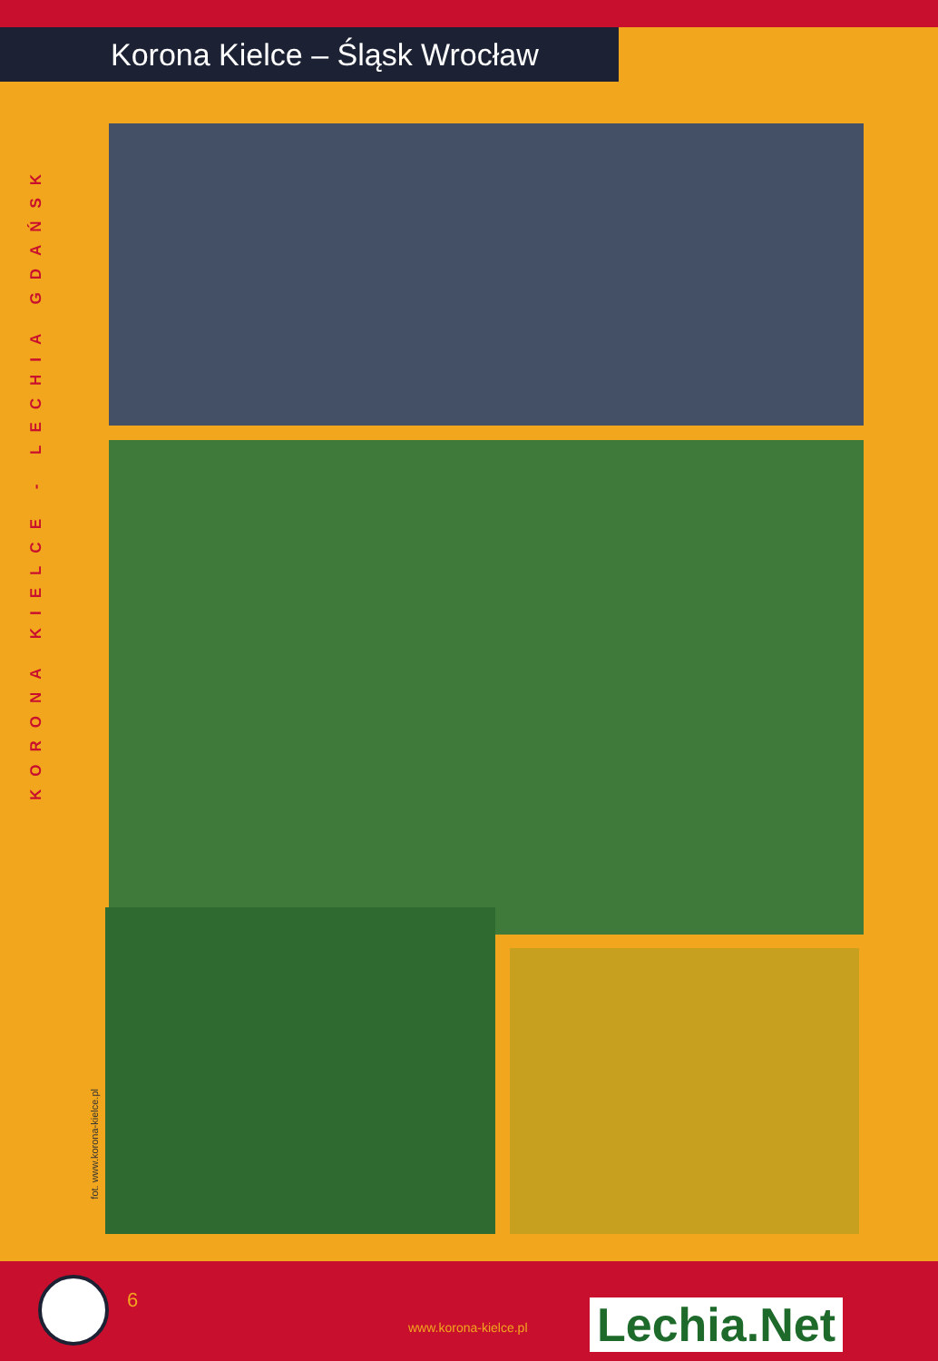Korona Kielce – Śląsk Wrocław
KORONA KIELCE - LECHIA GDAŃSK
fot. www.korona-kielce.pl
6
www.korona-kielce.pl Lechia.Net